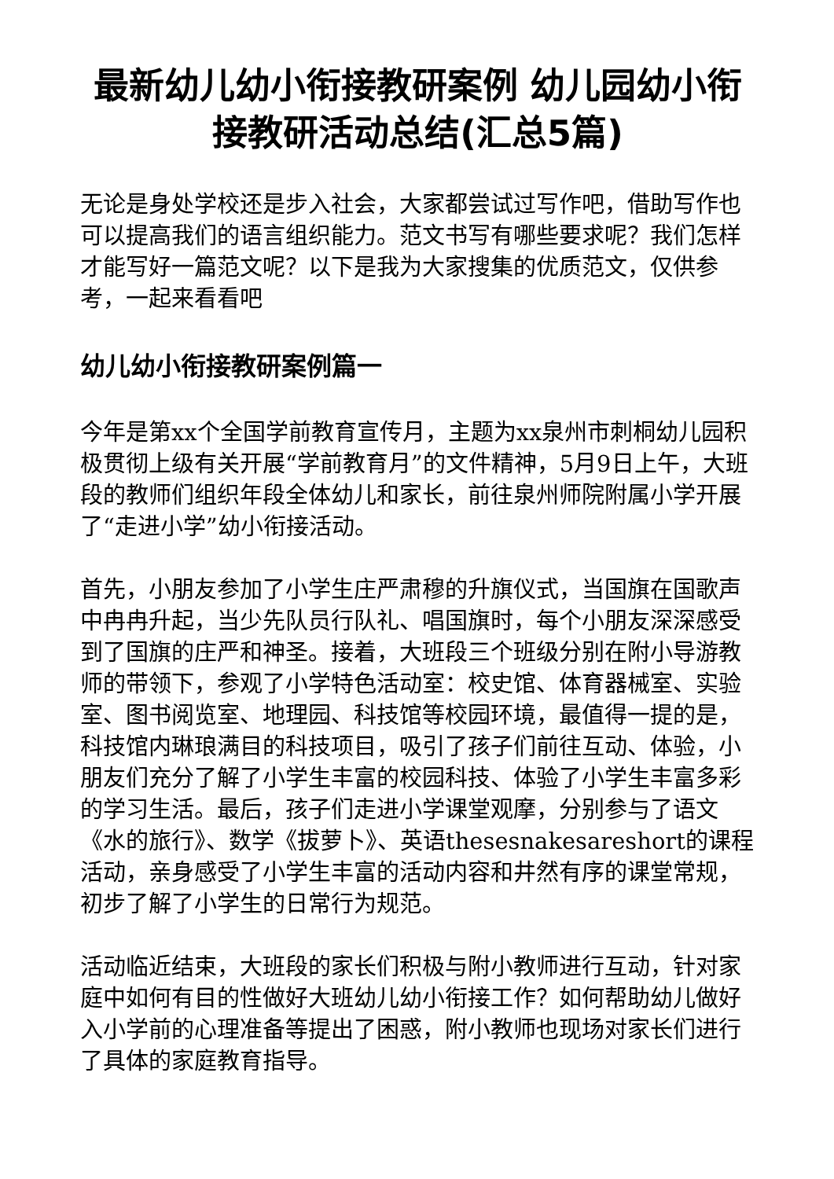最新幼儿幼小衔接教研案例 幼儿园幼小衔接教研活动总结(汇总5篇)
无论是身处学校还是步入社会，大家都尝试过写作吧，借助写作也可以提高我们的语言组织能力。范文书写有哪些要求呢？我们怎样才能写好一篇范文呢？以下是我为大家搜集的优质范文，仅供参考，一起来看看吧
幼儿幼小衔接教研案例篇一
今年是第xx个全国学前教育宣传月，主题为xx泉州市刺桐幼儿园积极贯彻上级有关开展“学前教育月”的文件精神，5月9日上午，大班段的教师们组织年段全体幼儿和家长，前往泉州师院附属小学开展了“走进小学”幼小衔接活动。
首先，小朋友参加了小学生庄严肃穆的升旗仪式，当国旗在国歌声中冉冉升起，当少先队员行队礼、唱国旗时，每个小朋友深深感受到了国旗的庄严和神圣。接着，大班段三个班级分别在附小导游教师的带领下，参观了小学特色活动室：校史馆、体育器械室、实验室、图书阅览室、地理园、科技馆等校园环境，最值得一提的是，科技馆内琳琅满目的科技项目，吸引了孩子们前往互动、体验，小朋友们充分了解了小学生丰富的校园科技、体验了小学生丰富多彩的学习生活。最后，孩子们走进小学课堂观摩，分别参与了语文《水的旅行》、数学《拔萝卜》、英语thesesnakesareshort的课程活动，亲身感受了小学生丰富的活动内容和井然有序的课堂常规，初步了解了小学生的日常行为规范。
活动临近结束，大班段的家长们积极与附小教师进行互动，针对家庭中如何有目的性做好大班幼儿幼小衔接工作？如何帮助幼儿做好入小学前的心理准备等提出了困惑，附小教师也现场对家长们进行了具体的家庭教育指导。